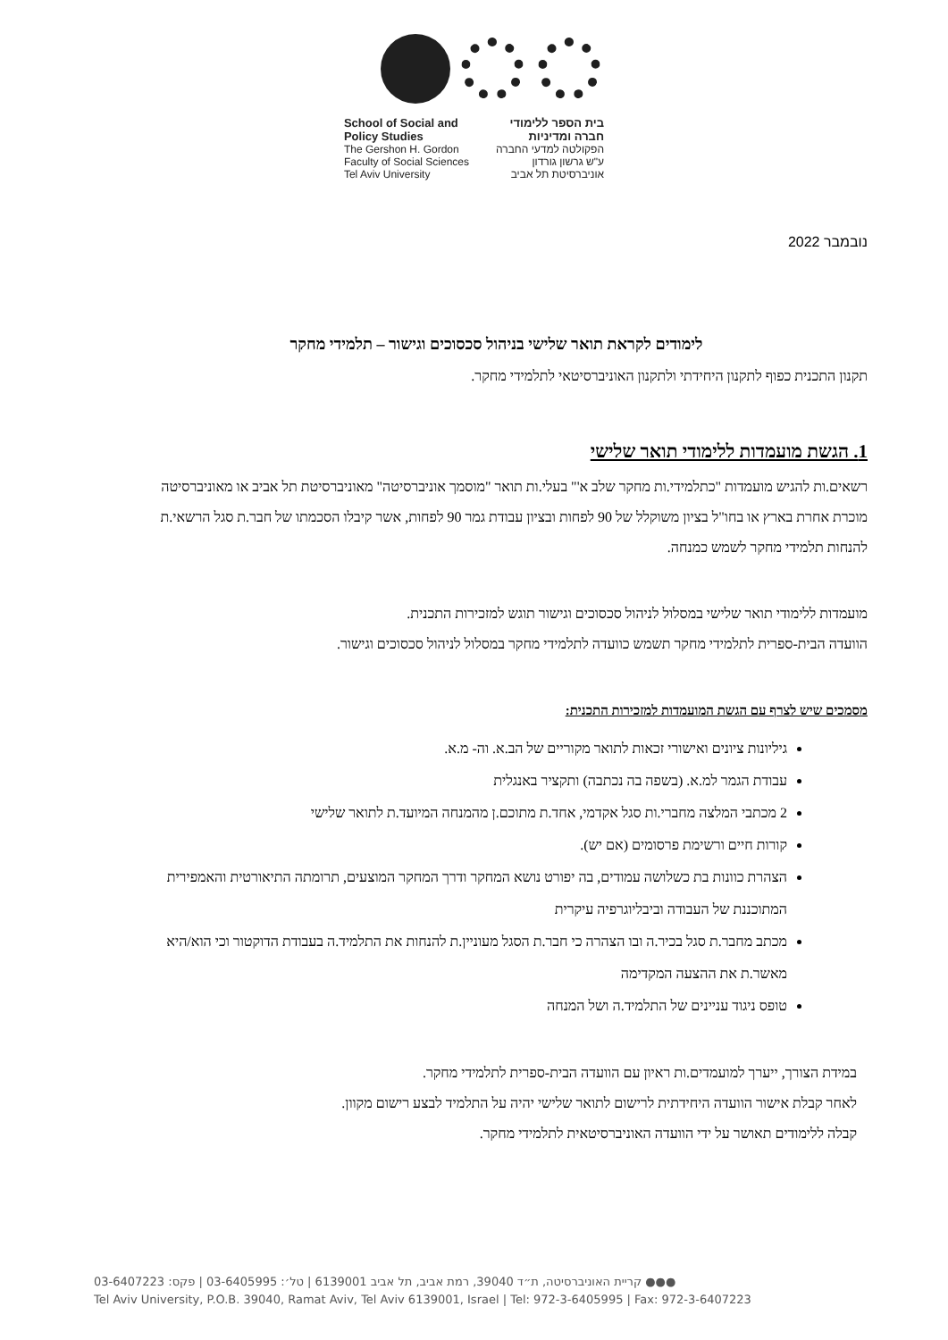School of Social and
Policy Studies
The Gershon H. Gordon
Faculty of Social Sciences
Tel Aviv University
בית הספר ללימודי
חברה ומדיניות
הפקולטה למדעי החברה
ע"ש גרשון גורדון
אוניברסיטת תל אביב
נובמבר 2022
לימודים לקראת תואר שלישי בניהול סכסוכים וגישור – תלמידי מחקר
תקנון התכנית כפוף לתקנון היחידתי ולתקנון האוניברסיטאי לתלמידי מחקר.
1. הגשת מועמדות ללימודי תואר שלישי
רשאים.ות להגיש מועמדות "כתלמידי.ות מחקר שלב א'" בעלי.ות תואר "מוסמך אוניברסיטה" מאוניברסיטת תל אביב או מאוניברסיטה מוכרת אחרת בארץ או בחו"ל בציון משוקלל של 90 לפחות ובציון עבודת גמר 90 לפחות, אשר קיבלו הסכמתו של חבר.ת סגל הרשאי.ת להנחות תלמידי מחקר לשמש כמנחה.
מועמדות ללימודי תואר שלישי במסלול לניהול סכסוכים וגישור תוגש למזכירות התכנית.
הוועדה הבית-ספרית לתלמידי מחקר תשמש כוועדה לתלמידי מחקר במסלול לניהול סכסוכים וגישור.
מסמכים שיש לצרף עם הגשת המועמדות למזכירות התכנית:
גיליונות ציונים ואישורי זכאות לתואר מקוריים של הב.א. וה- מ.א.
עבודת הגמר למ.א. (בשפה בה נכתבה) ותקציר באנגלית
2 מכתבי המלצה מחברי.ות סגל אקדמי, אחד.ת מתוכם.ן מהמנחה המיועד.ת לתואר שלישי
קורות חיים ורשימת פרסומים (אם יש).
הצהרת כוונות בת כשלושה עמודים, בה יפורט נושא המחקר ודרך המחקר המוצעים, תרומתה התיאורטית והאמפירית המתוכננת של העבודה וביבליוגרפיה עיקרית
מכתב מחבר.ת סגל בכיר.ה ובו הצהרה כי חבר.ת הסגל מעוניין.ת להנחות את התלמיד.ה בעבודת הדוקטור וכי הוא/היא מאשר.ת את ההצעה המקדימה
טופס ניגוד עניינים של התלמיד.ה ושל המנחה
במידת הצורך, ייערך למועמדים.ות ראיון עם הוועדה הבית-ספרית לתלמידי מחקר.
לאחר קבלת אישור הוועדה היחידתית לרישום לתואר שלישי יהיה על התלמיד לבצע רישום מקוון.
קבלה ללימודים תאושר על ידי הוועדה האוניברסיטאית לתלמידי מחקר.
●●● קריית האוניברסיטה, ת״ד 39040, רמת אביב, תל אביב 6139001 | טל׳: 03-6405995 | פקס: 03-6407223
Tel Aviv University, P.O.B. 39040, Ramat Aviv, Tel Aviv 6139001, Israel | Tel: 972-3-6405995 | Fax: 972-3-6407223